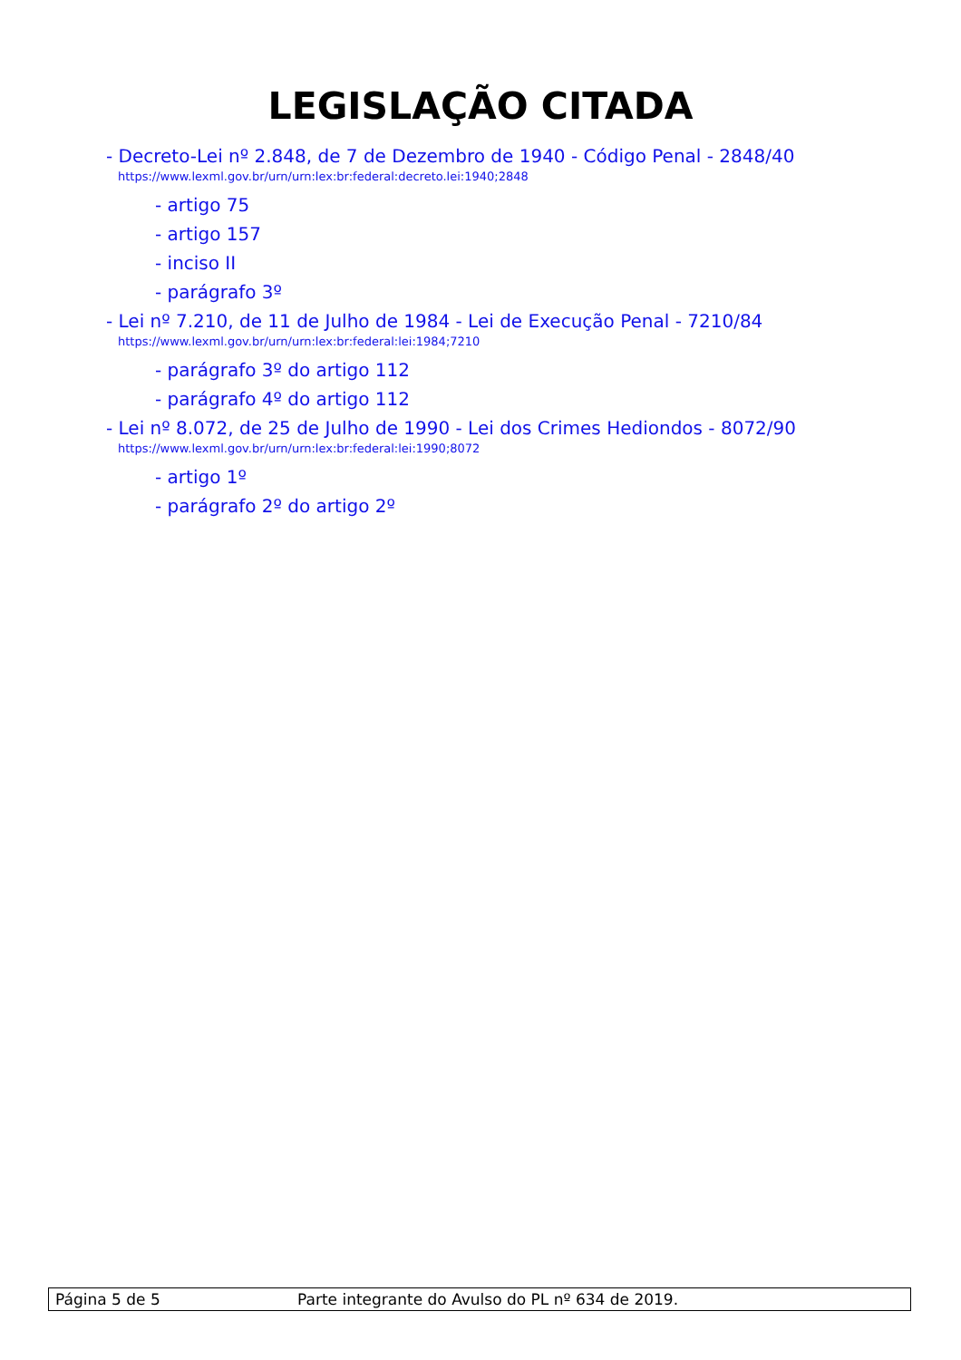LEGISLAÇÃO CITADA
- Decreto-Lei nº 2.848, de 7 de Dezembro de 1940 - Código Penal - 2848/40
https://www.lexml.gov.br/urn/urn:lex:br:federal:decreto.lei:1940;2848
- artigo 75
- artigo 157
- inciso II
- parágrafo 3º
- Lei nº 7.210, de 11 de Julho de 1984 - Lei de Execução Penal - 7210/84
https://www.lexml.gov.br/urn/urn:lex:br:federal:lei:1984;7210
- parágrafo 3º do artigo 112
- parágrafo 4º do artigo 112
- Lei nº 8.072, de 25 de Julho de 1990 - Lei dos Crimes Hediondos - 8072/90
https://www.lexml.gov.br/urn/urn:lex:br:federal:lei:1990;8072
- artigo 1º
- parágrafo 2º do artigo 2º
Página 5 de 5 Parte integrante do Avulso do PL nº 634 de 2019.